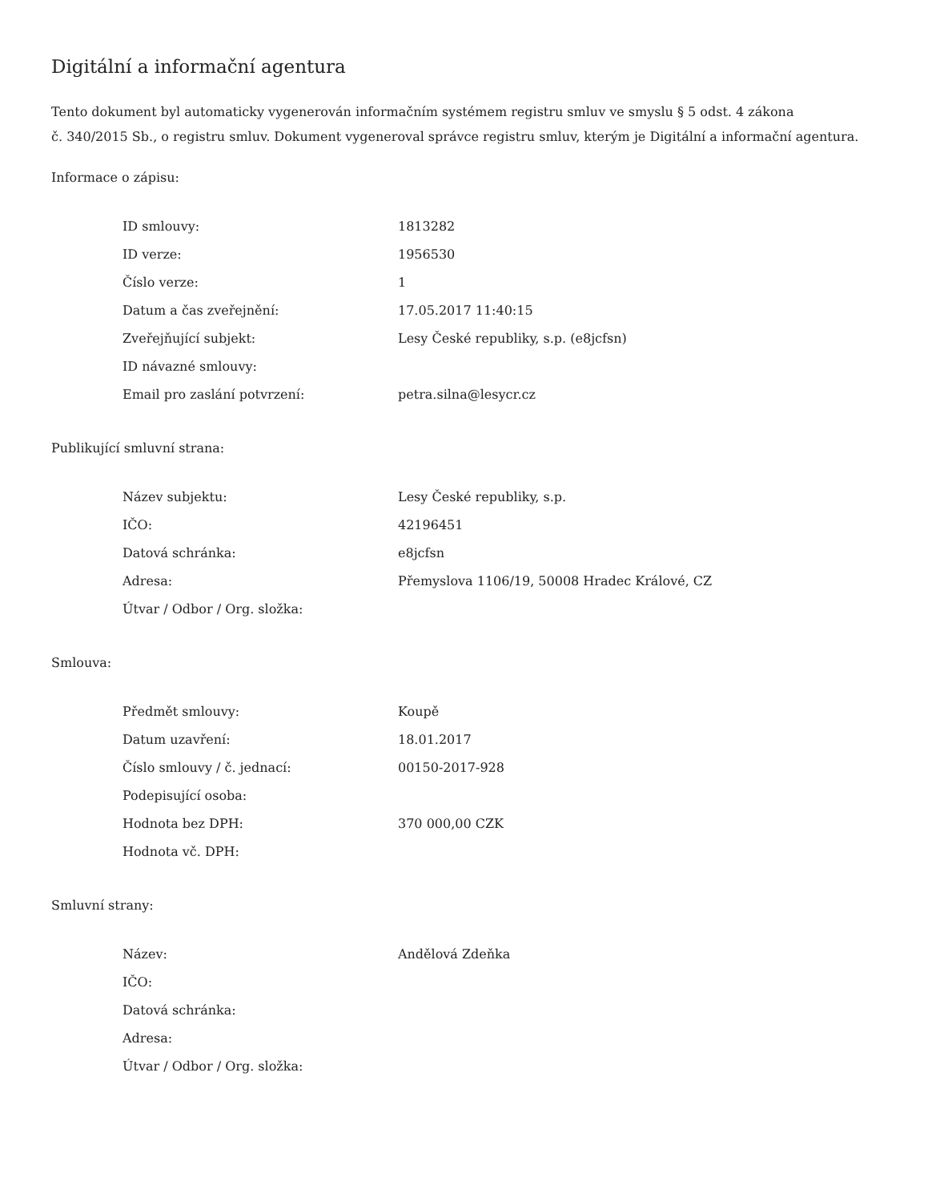Digitální a informační agentura
Tento dokument byl automaticky vygenerován informačním systémem registru smluv ve smyslu § 5 odst. 4 zákona
č. 340/2015 Sb., o registru smluv. Dokument vygeneroval správce registru smluv, kterým je Digitální a informační agentura.
Informace o zápisu:
| ID smlouvy: | 1813282 |
| ID verze: | 1956530 |
| Číslo verze: | 1 |
| Datum a čas zveřejnění: | 17.05.2017 11:40:15 |
| Zveřejňující subjekt: | Lesy České republiky, s.p. (e8jcfsn) |
| ID návazné smlouvy: | |
| Email pro zaslání potvrzení: | petra.silna@lesycr.cz |
Publikující smluvní strana:
| Název subjektu: | Lesy České republiky, s.p. |
| IČO: | 42196451 |
| Datová schránka: | e8jcfsn |
| Adresa: | Přemyslova 1106/19, 50008 Hradec Králové, CZ |
| Útvar / Odbor / Org. složka: | |
Smlouva:
| Předmět smlouvy: | Koupě |
| Datum uzavření: | 18.01.2017 |
| Číslo smlouvy / č. jednací: | 00150-2017-928 |
| Podepisující osoba: | |
| Hodnota bez DPH: | 370 000,00 CZK |
| Hodnota vč. DPH: | |
Smluvní strany:
| Název: | Andělová Zdeňka |
| IČO: | |
| Datová schránka: | |
| Adresa: | |
| Útvar / Odbor / Org. složka: | |